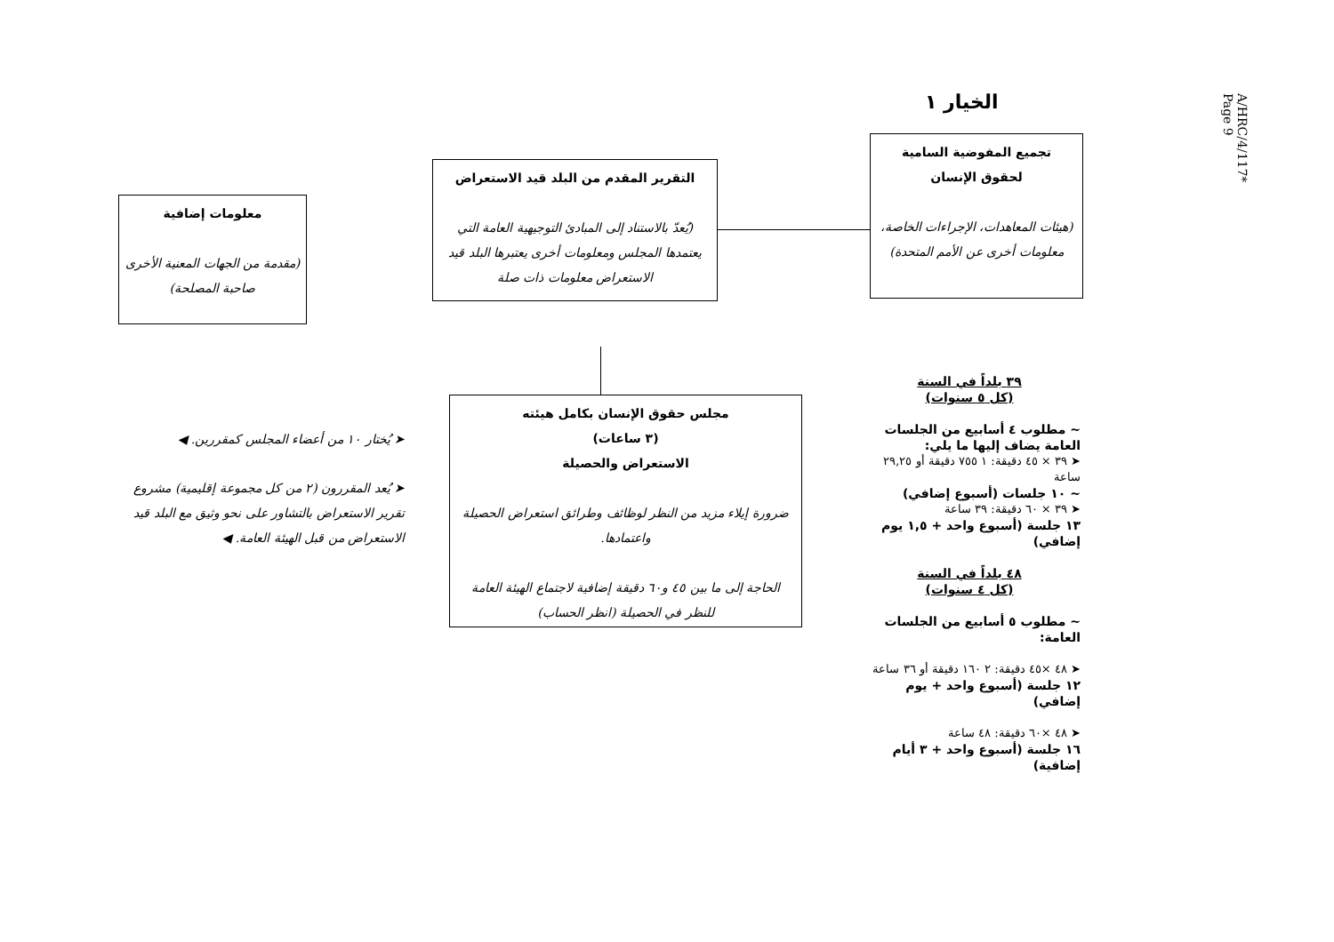A/HRC/4/117*
Page 9
الخيار ١
تجميع المفوضية السامية
لحقوق الإنسان
(هيئات المعاهدات، الإجراءات الخاصة، معلومات أخرى عن الأمم المتحدة)
التقرير المقدم من البلد قيد الاستعراض
(يُعدّ بالاستناد إلى المبادئ التوجيهية العامة التي يعتمدها المجلس ومعلومات أخرى يعتبرها البلد قيد الاستعراض معلومات ذات صلة
معلومات إضافية
(مقدمة من الجهات المعنية الأخرى صاحبة المصلحة)
مجلس حقوق الإنسان بكامل هيئته
(٣ ساعات)
الاستعراض والحصيلة
ضرورة إيلاء مزيد من النظر لوظائف وطرائق استعراض الحصيلة واعتمادها.
الحاجة إلى ما بين ٤٥ و٦٠ دقيقة إضافية لاجتماع الهيئة العامة للنظر في الحصيلة (انظر الحساب)
➤ يُختار ١٠ من أعضاء المجلس كمقررين. ◀
➤ يُعد المقررون (٢ من كل مجموعة إقليمية) مشروع تقرير الاستعراض بالتشاور على نحو وثيق مع البلد قيد الاستعراض من قبل الهيئة العامة. ◀
٣٩ بلداً في السنة
(كل ٥ سنوات)
~ مطلوب ٤ أسابيع من الجلسات العامة يضاف إليها ما يلي:
➤ ٣٩ × ٤٥ دقيقة: ١ ٧٥٥ دقيقة أو ٢٩,٢٥ ساعة
~ ١٠ جلسات (أسبوع إضافي)
➤ ٣٩ × ٦٠ دقيقة: ٣٩ ساعة
١٣ جلسة (أسبوع واحد + ١,٥ يوم إضافي)
٤٨ بلداً في السنة
(كل ٤ سنوات)
~ مطلوب ٥ أسابيع من الجلسات العامة:
➤ ٤٨ ×٤٥ دقيقة: ٢ ١٦٠ دقيقة أو ٣٦ ساعة
١٢ جلسة (أسبوع واحد + يوم إضافي)
➤ ٤٨ ×٦٠ دقيقة: ٤٨ ساعة
١٦ جلسة (أسبوع واحد + ٣ أيام إضافية)